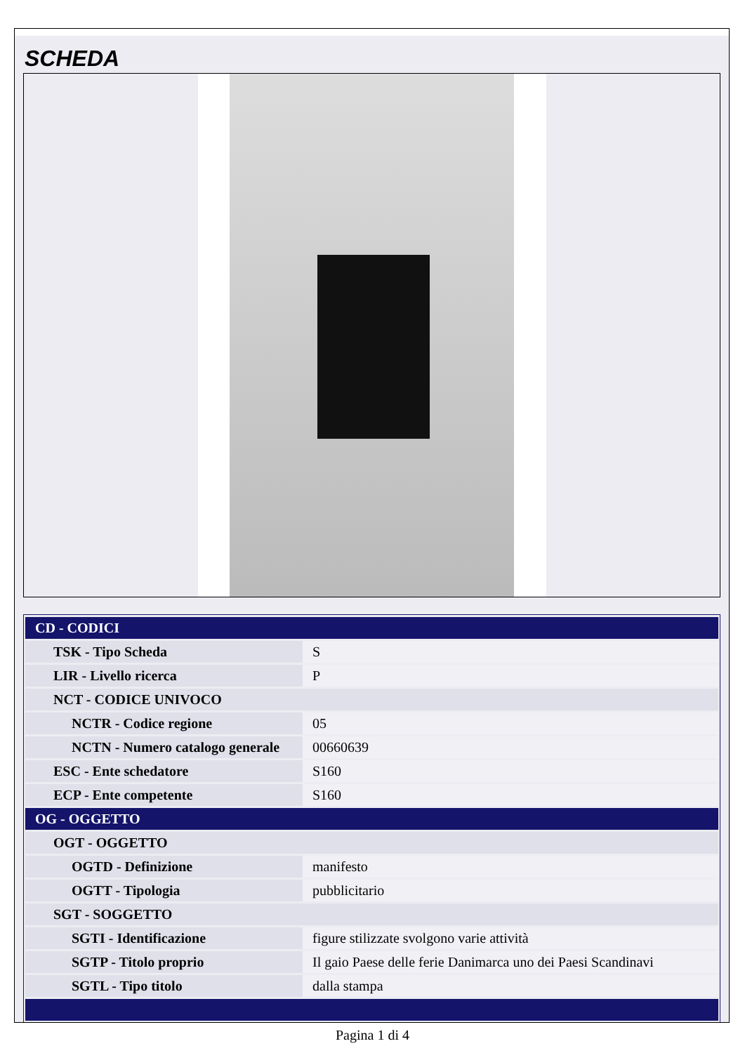SCHEDA
| CD - CODICI | |
| TSK - Tipo Scheda | S |
| LIR - Livello ricerca | P |
| NCT - CODICE UNIVOCO | |
| NCTR - Codice regione | 05 |
| NCTN - Numero catalogo generale | 00660639 |
| ESC - Ente schedatore | S160 |
| ECP - Ente competente | S160 |
| OG - OGGETTO | |
| OGT - OGGETTO | |
| OGTD - Definizione | manifesto |
| OGTT - Tipologia | pubblicitario |
| SGT - SOGGETTO | |
| SGTI - Identificazione | figure stilizzate svolgono varie attività |
| SGTP - Titolo proprio | Il gaio Paese delle ferie Danimarca uno dei Paesi Scandinavi |
| SGTL - Tipo titolo | dalla stampa |
Pagina 1 di 4